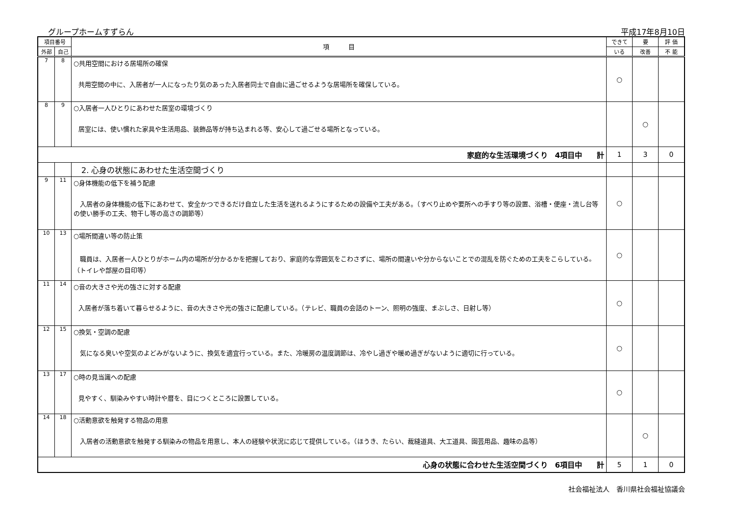グループホームすずらん 平成17年8月10日
| 項目番号 | | 項 目 | できて | 要 | 評 価 |
| --- | --- | --- | --- | --- | --- |
| 外部 | 自己 | | いる | 改善 | 不 能 |
| 7 | 8 | ○共用空間における居場所の確保 共用空間の中に、入居者が一人になったり気のあった入居者同士で自由に過ごせるような居場所を確保している。 | ○ | | |
| 8 | 9 | ○入居者一人ひとりにあわせた居室の環境づくり 居室には、使い慣れた家具や生活用品、装飾品等が持ち込まれる等、安心して過ごせる場所となっている。 | | ○ | |
| 家庭的な生活環境づくり 4項目中 計 | | | 1 | 3 | 0 |
| | | 2. 心身の状態にあわせた生活空間づくり | | | |
| 9 | 11 | ○身体機能の低下を補う配慮 入居者の身体機能の低下にあわせて、安全かつできるだけ自立した生活を送れるようにするための設備や工夫がある。（すべり止めや要所への手すり等の設置、浴槽・便座・流し台等の使い勝手の工夫、物干し等の高さの調節等） | ○ | | |
| 10 | 13 | ○場所間違い等の防止策 職員は、入居者一人ひとりがホーム内の場所が分かるかを把握しており、家庭的な雰囲気をこわさずに、場所の間違いや分からないことでの混乱を防ぐための工夫をこらしている。（トイレや部屋の目印等） | ○ | | |
| 11 | 14 | ○音の大きさや光の強さに対する配慮 入居者が落ち着いて暮らせるように、音の大きさや光の強さに配慮している。（テレビ、職員の会話のトーン、照明の強度、まぶしさ、日射し等） | ○ | | |
| 12 | 15 | ○換気・空調の配慮 気になる臭いや空気のよどみがないように、換気を適宜行っている。また、冷暖房の温度調節は、冷やし過ぎや暖め過ぎがないように適切に行っている。 | ○ | | |
| 13 | 17 | ○時の見当識への配慮 見やすく、馴染みやすい時計や暦を、目につくところに設置している。 | ○ | | |
| 14 | 18 | ○活動意欲を触発する物品の用意 入居者の活動意欲を触発する馴染みの物品を用意し、本人の経験や状況に応じて提供している。（ほうき、たらい、裁縫道具、大工道具、園芸用品、趣味の品等） | | ○ | |
| 心身の状態に合わせた生活空間づくり 6項目中 計 | | | 5 | 1 | 0 |
社会福祉法人　香川県社会福祉協議会